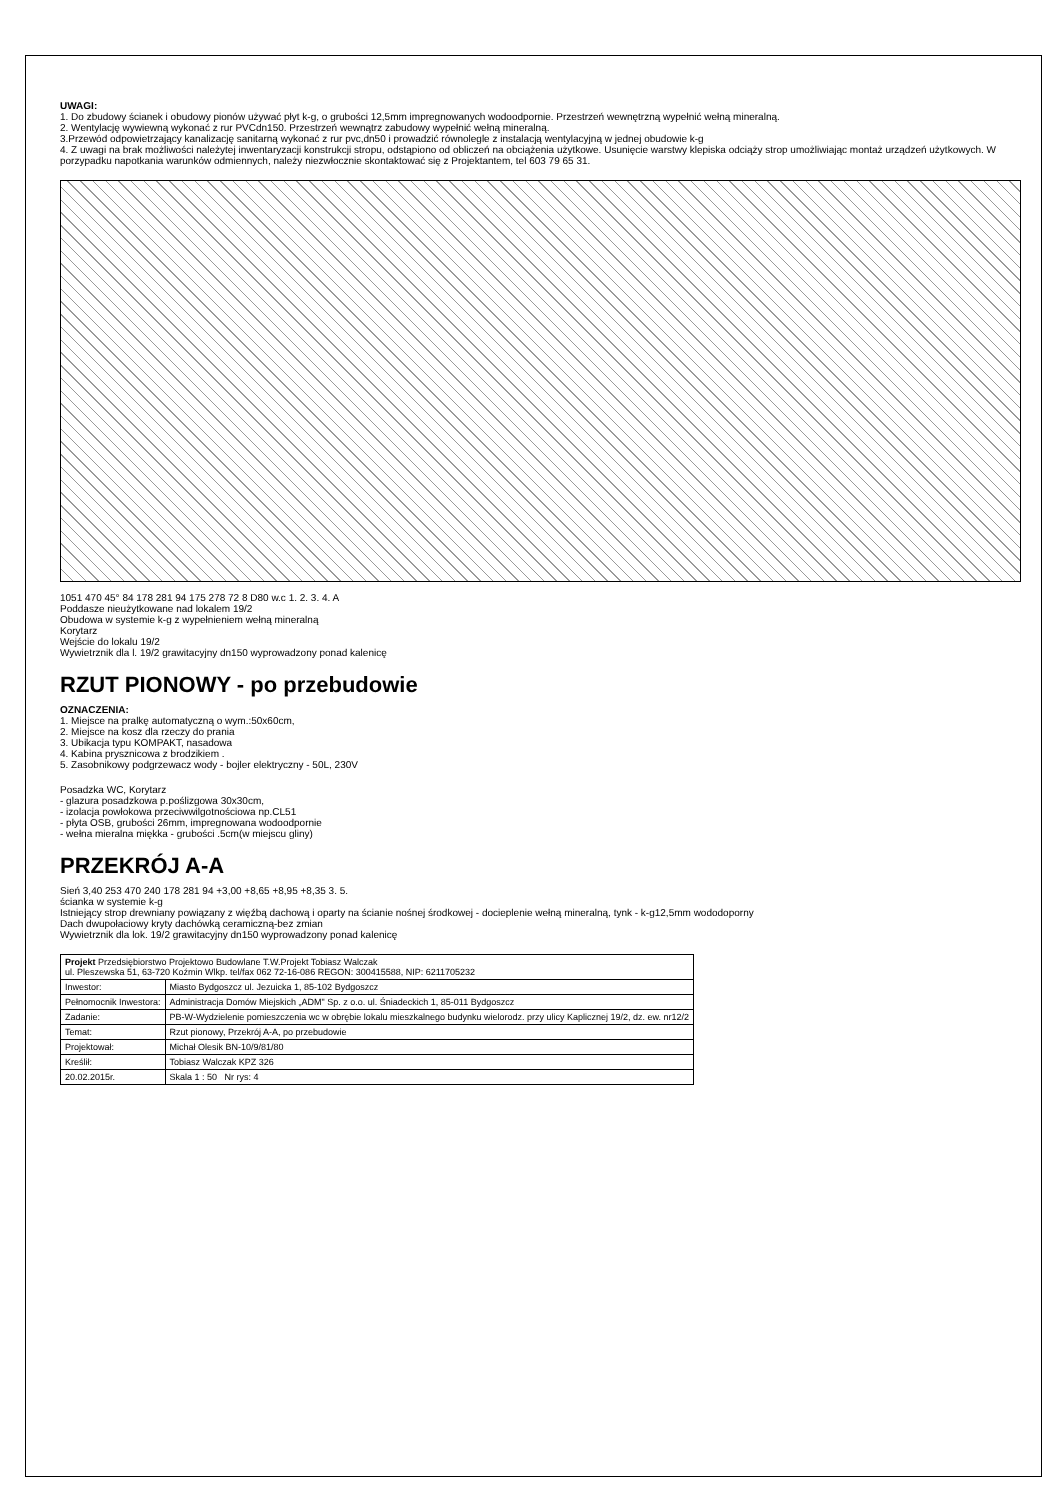UWAGI:
1. Do zbudowy ścianek i obudowy pionów używać płyt k-g, o grubości 12,5mm impregnowanych wodoodpornie. Przestrzeń wewnętrzną wypełnić wełną mineralną.
2. Wentylację wywiewną wykonać z rur PVCdn150. Przestrzeń wewnątrz zabudowy wypełnić wełną mineralną.
3.Przewód odpowietrzający kanalizację sanitarną wykonać z rur pvc,dn50 i prowadzić równolegle z instalacją wentylacyjną w jednej obudowie k-g
4. Z uwagi na brak możliwości należytej inwentaryzacji konstrukcji stropu, odstąpiono od obliczeń na obciążenia użytkowe. Usunięcie warstwy klepiska odciąży strop umożliwiając montaż urządzeń użytkowych. W porzypadku napotkania warunków odmiennych, należy niezwłocznie skontaktować się z Projektantem, tel 603 79 65 31.
1051 470 45° 84 178 281 94 175 278 72 8 D80 w.c 1. 2. 3. 4. A
Poddasze nieużytkowane nad lokalem 19/2
Obudowa w systemie k-g z wypełnieniem wełną mineralną
Korytarz
Wejście do lokalu 19/2
Wywietrznik dla l. 19/2 grawitacyjny dn150 wyprowadzony ponad kalenicę
RZUT PIONOWY - po przebudowie
OZNACZENIA:
1. Miejsce na pralkę automatyczną o wym.:50x60cm,
2. Miejsce na kosz dla rzeczy do prania
3. Ubikacja typu KOMPAKT, nasadowa
4. Kabina prysznicowa z brodzikiem .
5. Zasobnikowy podgrzewacz wody - bojler elektryczny - 50L, 230V
Posadzka WC, Korytarz
- glazura posadzkowa p.poślizgowa 30x30cm,
- izolacja powłokowa przeciwwilgotnościowa np.CL51
- płyta OSB, grubości 26mm, impregnowana wodoodpornie
- wełna mieralna miękka - grubości .5cm(w miejscu gliny)
PRZEKRÓJ A-A
Sień 3,40 253 470 240 178 281 94 +3,00 +8,65 +8,95 +8,35 3. 5.
ścianka w systemie k-g
Istniejący strop drewniany powiązany z więźbą dachową i oparty na ścianie nośnej środkowej - docieplenie wełną mineralną, tynk - k-g12,5mm wododoporny
Dach dwupołaciowy kryty dachówką ceramiczną-bez zmian
Wywietrznik dla lok. 19/2 grawitacyjny dn150 wyprowadzony ponad kalenicę
| Projekt Przedsiębiorstwo Projektowo Budowlane T.W.Projekt Tobiasz Walczak ul. Pleszewska 51, 63-720 Koźmin Wlkp. tel/fax 062 72-16-086 REGON: 300415588, NIP: 6211705232 | |
| Inwestor: | Miasto Bydgoszcz ul. Jezuicka 1, 85-102 Bydgoszcz |
| Pełnomocnik Inwestora: | Administracja Domów Miejskich „ADM" Sp. z o.o. ul. Śniadeckich 1, 85-011 Bydgoszcz |
| Zadanie: | PB-W-Wydzielenie pomieszczenia wc w obrębie lokalu mieszkalnego budynku wielorodz. przy ulicy Kaplicznej 19/2, dz. ew. nr12/2 |
| Temat: | Rzut pionowy, Przekrój A-A, po przebudowie |
| Projektował: | Michał Olesik BN-10/9/81/80 |
| Kreślił: | Tobiasz Walczak KPZ 326 |
| 20.02.2015r. | Skala 1 : 50 Nr rys: 4 |